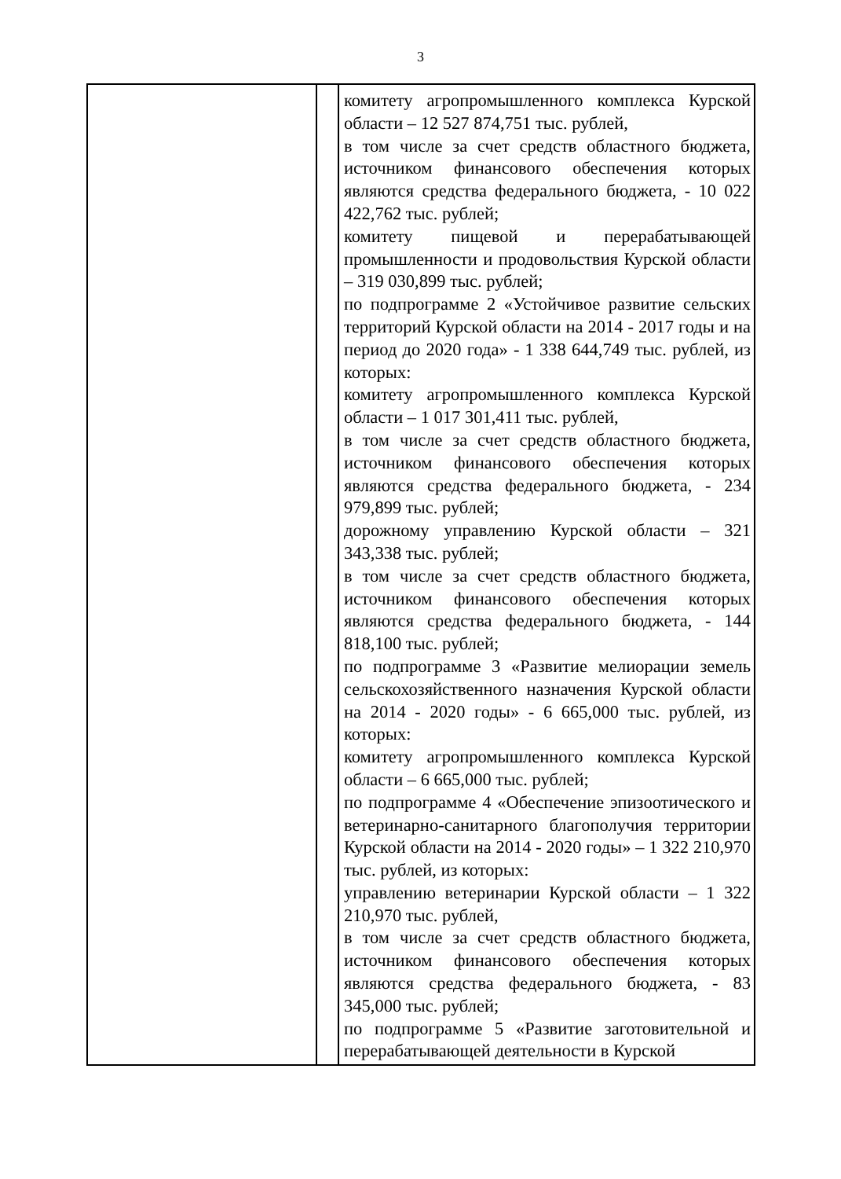3
| | | комитету агропромышленного комплекса Курской области – 12 527 874,751 тыс. рублей, в том числе за счет средств областного бюджета, источником финансового обеспечения которых являются средства федерального бюджета, - 10 022 422,762 тыс. рублей; комитету пищевой и перерабатывающей промышленности и продовольствия Курской области – 319 030,899 тыс. рублей; по подпрограмме 2 «Устойчивое развитие сельских территорий Курской области на 2014 - 2017 годы и на период до 2020 года» - 1 338 644,749 тыс. рублей, из которых: комитету агропромышленного комплекса Курской области – 1 017 301,411 тыс. рублей, в том числе за счет средств областного бюджета, источником финансового обеспечения которых являются средства федерального бюджета, - 234 979,899 тыс. рублей; дорожному управлению Курской области – 321 343,338 тыс. рублей; в том числе за счет средств областного бюджета, источником финансового обеспечения которых являются средства федерального бюджета, - 144 818,100 тыс. рублей; по подпрограмме 3 «Развитие мелиорации земель сельскохозяйственного назначения Курской области на 2014 - 2020 годы» - 6 665,000 тыс. рублей, из которых: комитету агропромышленного комплекса Курской области – 6 665,000 тыс. рублей; по подпрограмме 4 «Обеспечение эпизоотического и ветеринарно-санитарного благополучия территории Курской области на 2014 - 2020 годы» – 1 322 210,970 тыс. рублей, из которых: управлению ветеринарии Курской области – 1 322 210,970 тыс. рублей, в том числе за счет средств областного бюджета, источником финансового обеспечения которых являются средства федерального бюджета, - 83 345,000 тыс. рублей; по подпрограмме 5 «Развитие заготовительной и перерабатывающей деятельности в Курской |